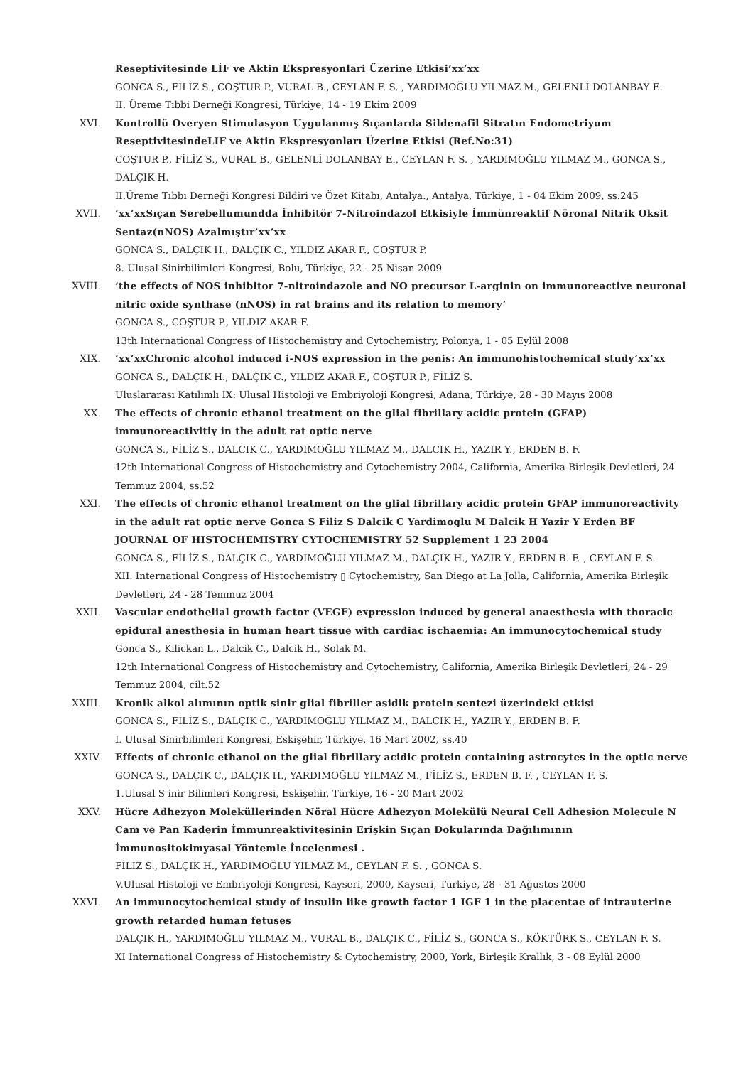Reseptivitesinde LİF ve Aktin Ekspresyonlari Üzerine Etkisi’xx’xx
GONCA S., FİLİZ S., COŞTUR P., VURAL B., CEYLAN F. S. , YARDIMOĞLU YILMAZ M., GELENLİ DOLANBAY E.
II. Üreme Tıbbi Derneği Kongresi, Türkiye, 14 - 19 Ekim 2009
XVI. Kontrollü Overyen Stimulasyon Uygulanmış Sıçanlarda Sildenafil Sitratın Endometriyum ReseptivitesindeLIF ve Aktin Ekspresyonları Üzerine Etkisi (Ref.No:31)
COŞTUR P., FİLİZ S., VURAL B., GELENLİ DOLANBAY E., CEYLAN F. S. , YARDIMOĞLU YILMAZ M., GONCA S., DALÇIK H.
II.Üreme Tıbbı Derneği Kongresi Bildiri ve Özet Kitabı, Antalya., Antalya, Türkiye, 1 - 04 Ekim 2009, ss.245
XVII. ’xx’xxSıçan Serebellumundda İnhibitör 7-Nitroindazol Etkisiyle İmmünreaktif Nöronal Nitrik Oksit Sentaz(nNOS) Azalmıştır’xx’xx
GONCA S., DALÇIK H., DALÇIK C., YILDIZ AKAR F., COŞTUR P.
8. Ulusal Sinirbilimleri Kongresi, Bolu, Türkiye, 22 - 25 Nisan 2009
XVIII. ’the effects of NOS inhibitor 7-nitroindazole and NO precursor L-arginin on immunoreactive neuronal nitric oxide synthase (nNOS) in rat brains and its relation to memory’
GONCA S., COŞTUR P., YILDIZ AKAR F.
13th International Congress of Histochemistry and Cytochemistry, Polonya, 1 - 05 Eylül 2008
XIX. ’xx’xxChronic alcohol induced i-NOS expression in the penis: An immunohistochemical study’xx’xx
GONCA S., DALÇIK H., DALÇIK C., YILDIZ AKAR F., COŞTUR P., FİLİZ S.
Uluslararası Katılımlı IX: Ulusal Histoloji ve Embriyoloji Kongresi, Adana, Türkiye, 28 - 30 Mayıs 2008
XX. The effects of chronic ethanol treatment on the glial fibrillary acidic protein (GFAP) immunoreactivitiy in the adult rat optic nerve
GONCA S., FİLİZ S., DALCIK C., YARDIMOĞLU YILMAZ M., DALCIK H., YAZIR Y., ERDEN B. F.
12th International Congress of Histochemistry and Cytochemistry 2004, California, Amerika Birleşik Devletleri, 24 Temmuz 2004, ss.52
XXI. The effects of chronic ethanol treatment on the glial fibrillary acidic protein GFAP immunoreactivity in the adult rat optic nerve Gonca S Filiz S Dalcik C Yardimoglu M Dalcik H Yazir Y Erden BF JOURNAL OF HISTOCHEMISTRY CYTOCHEMISTRY 52 Supplement 1 23 2004
GONCA S., FİLİZ S., DALÇIK C., YARDIMOĞLU YILMAZ M., DALÇIK H., YAZIR Y., ERDEN B. F. , CEYLAN F. S.
XII. International Congress of Histochemistry ▯ Cytochemistry, San Diego at La Jolla, California, Amerika Birleşik Devletleri, 24 - 28 Temmuz 2004
XXII. Vascular endothelial growth factor (VEGF) expression induced by general anaesthesia with thoracic epidural anesthesia in human heart tissue with cardiac ischaemia: An immunocytochemical study
Gonca S., Kilickan L., Dalcik C., Dalcik H., Solak M.
12th International Congress of Histochemistry and Cytochemistry, California, Amerika Birleşik Devletleri, 24 - 29 Temmuz 2004, cilt.52
XXIII. Kronik alkol alımının optik sinir glial fibriller asidik protein sentezi üzerindeki etkisi
GONCA S., FİLİZ S., DALÇIK C., YARDIMOĞLU YILMAZ M., DALCIK H., YAZIR Y., ERDEN B. F.
I. Ulusal Sinirbilimleri Kongresi, Eskişehir, Türkiye, 16 Mart 2002, ss.40
XXIV. Effects of chronic ethanol on the glial fibrillary acidic protein containing astrocytes in the optic nerve
GONCA S., DALÇIK C., DALÇIK H., YARDIMOĞLU YILMAZ M., FİLİZ S., ERDEN B. F. , CEYLAN F. S.
1.Ulusal S inir Bilimleri Kongresi, Eskişehir, Türkiye, 16 - 20 Mart 2002
XXV. Hücre Adhezyon Moleküllerinden Nöral Hücre Adhezyon Molekülü Neural Cell Adhesion Molecule N Cam ve Pan Kaderin İmmunreaktivitesinin Erişkin Sıçan Dokularında Dağılımının İmmunositokimyasal Yöntemle İncelenmesi .
FİLİZ S., DALÇIK H., YARDIMOĞLU YILMAZ M., CEYLAN F. S. , GONCA S.
V.Ulusal Histoloji ve Embriyoloji Kongresi, Kayseri, 2000, Kayseri, Türkiye, 28 - 31 Ağustos 2000
XXVI. An immunocytochemical study of insulin like growth factor 1 IGF 1 in the placentae of intrauterine growth retarded human fetuses
DALÇIK H., YARDIMOĞLU YILMAZ M., VURAL B., DALÇIK C., FİLİZ S., GONCA S., KÖKTÜRK S., CEYLAN F. S.
XI International Congress of Histochemistry & Cytochemistry, 2000, York, Birleşik Krallık, 3 - 08 Eylül 2000